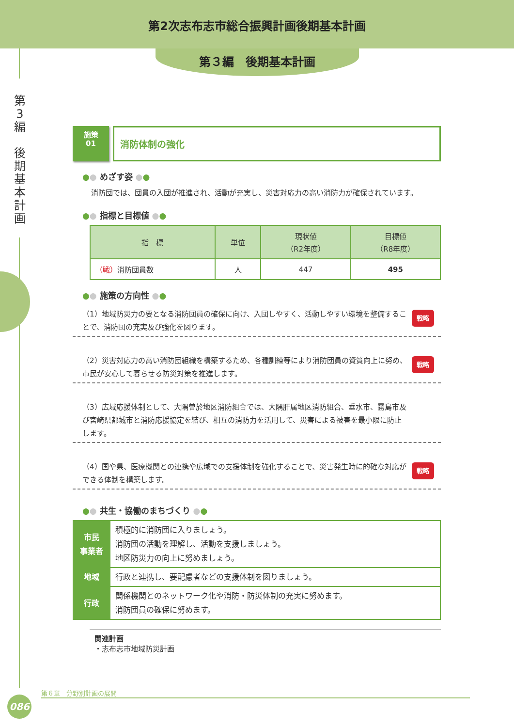第2次志布志市総合振興計画後期基本計画
第３編　後期基本計画
第
3
編
後
期
基
本
計
画
施策
01
消防体制の強化
●● めざす姿 ●●
消防団では、団員の入団が推進され、活動が充実し、災害対応力の高い消防力が確保されています。
●● 指標と目標値 ●●
| 指 標 | 単位 | 現状値 （R2年度） | 目標値 （R8年度） |
| --- | --- | --- | --- |
| （戦） 消防団員数 | 人 | 447 | 495 |
●● 施策の方向性 ●●
（1）地域防災力の要となる消防団員の確保に向け、入団しやすく、活動しやすい環境を整備することで、消防団の充実及び強化を図ります。 戦略
（2）災害対応力の高い消防団組織を構築するため、各種訓練等により消防団員の資質向上に努め、市民が安心して暮らせる防災対策を推進します。 戦略
（3）広域応援体制として、大隅曽於地区消防組合では、大隅肝属地区消防組合、垂水市、霧島市及び宮崎県都城市と消防応援協定を結び、相互の消防力を活用して、災害による被害を最小限に防止します。
（4）国や県、医療機関との連携や広域での支援体制を強化することで、災害発生時に的確な対応ができる体制を構築します。 戦略
●● 共生・協働のまちづくり ●●
| 市民 事業者 | 積極的に消防団に入りましょう。 消防団の活動を理解し、活動を支援しましょう。 地区防災力の向上に努めましょう。 |
| 地域 | 行政と連携し、要配慮者などの支援体制を図りましょう。 |
| 行政 | 関係機関とのネットワーク化や消防・防災体制の充実に努めます。 消防団員の確保に努めます。 |
関連計画
・志布志市地域防災計画
第６章　分野別計画の展開
086